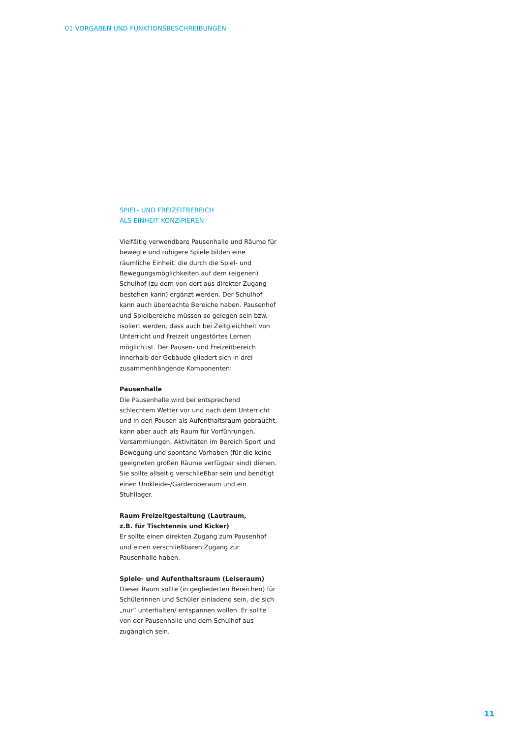01 VORGABEN UND FUNKTIONSBESCHREIBUNGEN
SPIEL- UND FREIZEITBEREICH
ALS EINHEIT KONZIPIEREN
Vielfältig verwendbare Pausenhalle und Räume für bewegte und ruhigere Spiele bilden eine räumliche Einheit, die durch die Spiel- und Bewegungsmöglichkeiten auf dem (eigenen) Schulhof (zu dem von dort aus direkter Zugang bestehen kann) ergänzt werden. Der Schulhof kann auch überdachte Bereiche haben. Pausenhof und Spielbereiche müssen so gelegen sein bzw. isoliert werden, dass auch bei Zeitgleichheit von Unterricht und Freizeit ungestörtes Lernen möglich ist. Der Pausen- und Freizeitbereich innerhalb der Gebäude gliedert sich in drei zusammenhängende Komponenten:
Pausenhalle
Die Pausenhalle wird bei entsprechend schlechtem Wetter vor und nach dem Unterricht und in den Pausen als Aufenthaltsraum gebraucht, kann aber auch als Raum für Vorführungen, Versammlungen, Aktivitäten im Bereich Sport und Bewegung und spontane Vorhaben (für die keine geeigneten großen Räume verfügbar sind) dienen. Sie sollte allseitig verschließbar sein und benötigt einen Umkleide-/Garderoberaum und ein Stuhllager.
Raum Freizeitgestaltung (Lautraum,
z.B. für Tischtennis und Kicker)
Er sollte einen direkten Zugang zum Pausenhof und einen verschließbaren Zugang zur Pausenhalle haben.
Spiele- und Aufenthaltsraum (Leiseraum)
Dieser Raum sollte (in gegliederten Bereichen) für Schülerinnen und Schüler einladend sein, die sich „nur“ unterhalten/ entspannen wollen. Er sollte von der Pausenhalle und dem Schulhof aus zugänglich sein.
11